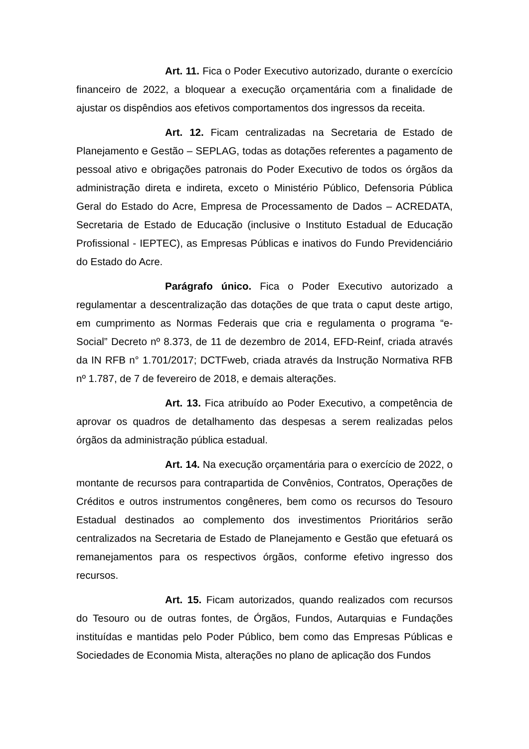Art. 11. Fica o Poder Executivo autorizado, durante o exercício financeiro de 2022, a bloquear a execução orçamentária com a finalidade de ajustar os dispêndios aos efetivos comportamentos dos ingressos da receita.
Art. 12. Ficam centralizadas na Secretaria de Estado de Planejamento e Gestão – SEPLAG, todas as dotações referentes a pagamento de pessoal ativo e obrigações patronais do Poder Executivo de todos os órgãos da administração direta e indireta, exceto o Ministério Público, Defensoria Pública Geral do Estado do Acre, Empresa de Processamento de Dados – ACREDATA, Secretaria de Estado de Educação (inclusive o Instituto Estadual de Educação Profissional - IEPTEC), as Empresas Públicas e inativos do Fundo Previdenciário do Estado do Acre.
Parágrafo único. Fica o Poder Executivo autorizado a regulamentar a descentralização das dotações de que trata o caput deste artigo, em cumprimento as Normas Federais que cria e regulamenta o programa “e-Social” Decreto nº 8.373, de 11 de dezembro de 2014, EFD-Reinf, criada através da IN RFB n° 1.701/2017; DCTFweb, criada através da Instrução Normativa RFB nº 1.787, de 7 de fevereiro de 2018, e demais alterações.
Art. 13. Fica atribuído ao Poder Executivo, a competência de aprovar os quadros de detalhamento das despesas a serem realizadas pelos órgãos da administração pública estadual.
Art. 14. Na execução orçamentária para o exercício de 2022, o montante de recursos para contrapartida de Convênios, Contratos, Operações de Créditos e outros instrumentos congêneres, bem como os recursos do Tesouro Estadual destinados ao complemento dos investimentos Prioritários serão centralizados na Secretaria de Estado de Planejamento e Gestão que efetuará os remanejamentos para os respectivos órgãos, conforme efetivo ingresso dos recursos.
Art. 15. Ficam autorizados, quando realizados com recursos do Tesouro ou de outras fontes, de Órgãos, Fundos, Autarquias e Fundações instituídas e mantidas pelo Poder Público, bem como das Empresas Públicas e Sociedades de Economia Mista, alterações no plano de aplicação dos Fundos